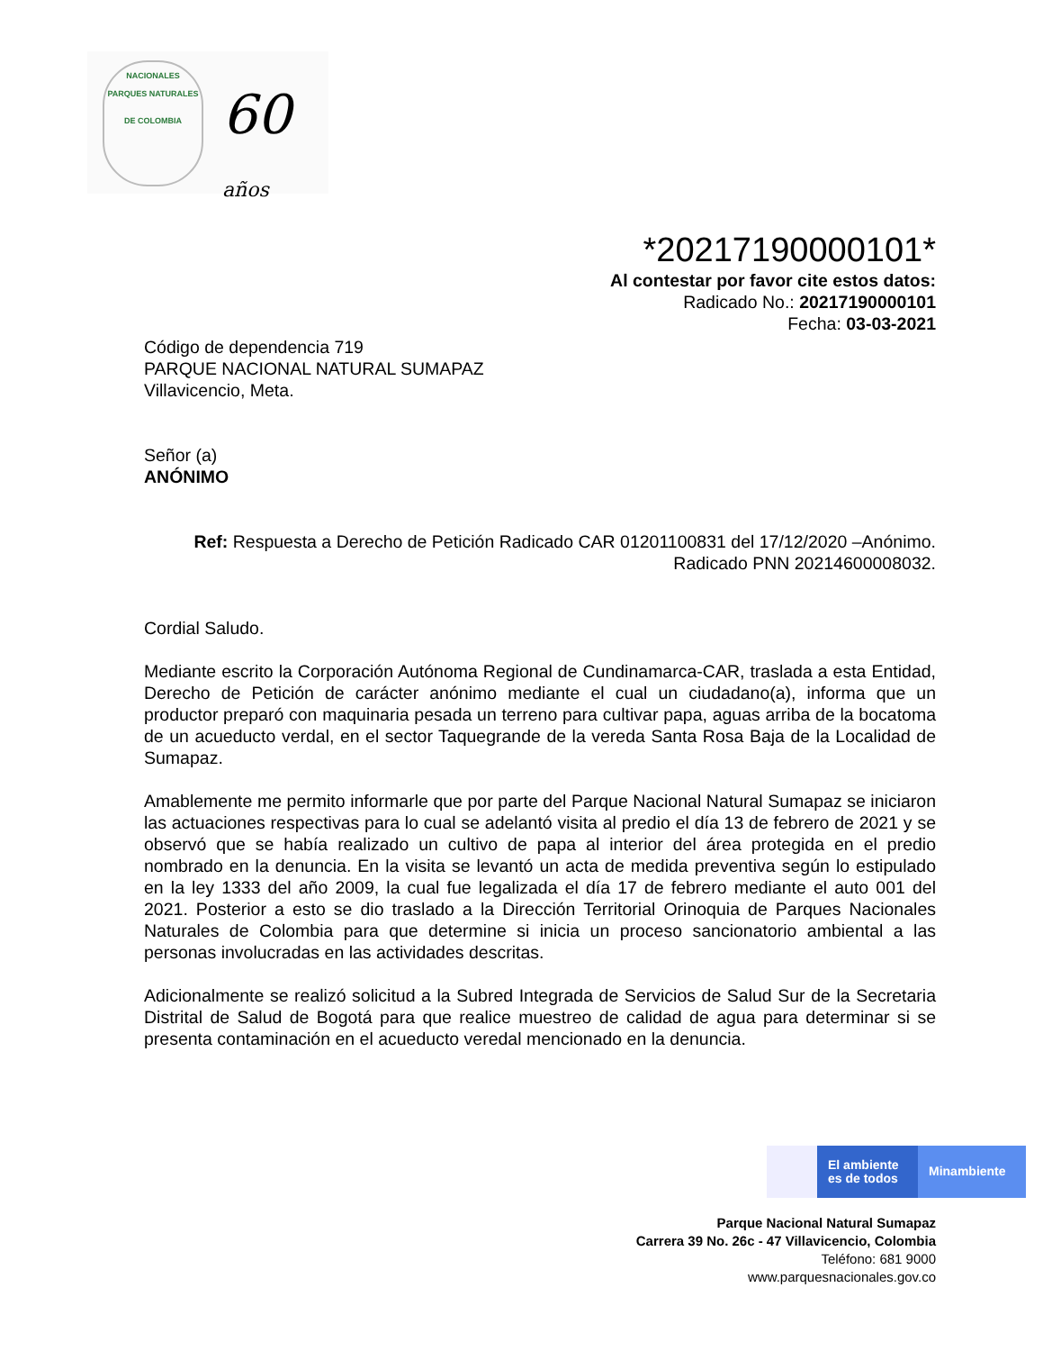NACIONALES
PARQUES NATURALES
DE COLOMBIA
60 años
*20217190000101*
Al contestar por favor cite estos datos:
Radicado No.: 20217190000101
Fecha: 03-03-2021
Código de dependencia 719
PARQUE NACIONAL NATURAL SUMAPAZ
Villavicencio, Meta.
Señor (a)
ANÓNIMO
Ref: Respuesta a Derecho de Petición Radicado CAR 01201100831 del 17/12/2020 –Anónimo.
Radicado PNN 20214600008032.
Cordial Saludo.
Mediante escrito la Corporación Autónoma Regional de Cundinamarca-CAR, traslada a esta Entidad, Derecho de Petición de carácter anónimo mediante el cual un ciudadano(a), informa que un productor preparó con maquinaria pesada un terreno para cultivar papa, aguas arriba de la bocatoma de un acueducto verdal, en el sector Taquegrande de la vereda Santa Rosa Baja de la Localidad de Sumapaz.
Amablemente me permito informarle que por parte del Parque Nacional Natural Sumapaz se iniciaron las actuaciones respectivas para lo cual se adelantó visita al predio el día 13 de febrero de 2021 y se observó que se había realizado un cultivo de papa al interior del área protegida en el predio nombrado en la denuncia. En la visita se levantó un acta de medida preventiva según lo estipulado en la ley 1333 del año 2009, la cual fue legalizada el día 17 de febrero mediante el auto 001 del 2021. Posterior a esto se dio traslado a la Dirección Territorial Orinoquia de Parques Nacionales Naturales de Colombia para que determine si inicia un proceso sancionatorio ambiental a las personas involucradas en las actividades descritas.
Adicionalmente se realizó solicitud a la Subred Integrada de Servicios de Salud Sur de la Secretaria Distrital de Salud de Bogotá para que realice muestreo de calidad de agua para determinar si se presenta contaminación en el acueducto veredal mencionado en la denuncia.
El ambiente
es de todos
Minambiente
Parque Nacional Natural Sumapaz
Carrera 39 No. 26c - 47 Villavicencio, Colombia
Teléfono: 681 9000
www.parquesnacionales.gov.co